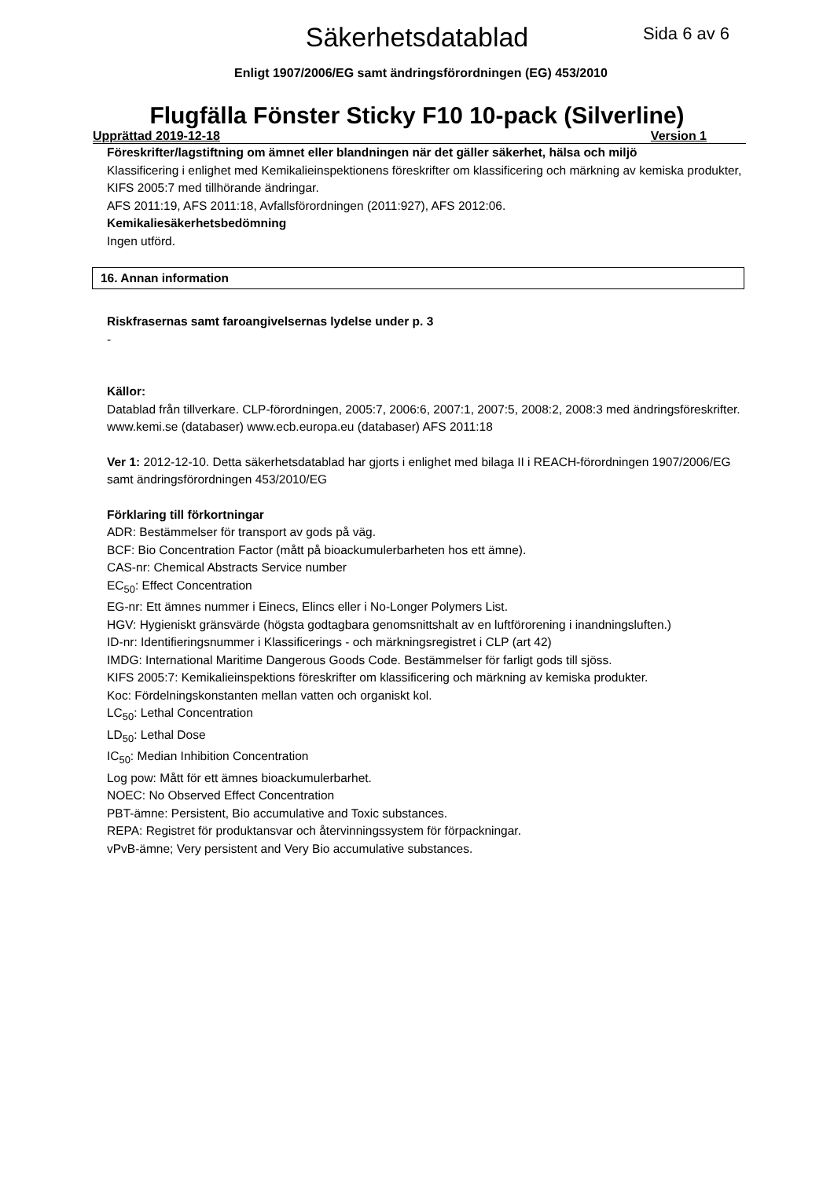Säkerhetsdatablad Sida 6 av 6
Enligt 1907/2006/EG samt ändringsförordningen (EG) 453/2010
Flugfälla Fönster Sticky F10 10-pack (Silverline)
Upprättad 2019-12-18 Version 1
Föreskrifter/lagstiftning om ämnet eller blandningen när det gäller säkerhet, hälsa och miljö
Klassificering i enlighet med Kemikalieinspektionens föreskrifter om klassificering och märkning av kemiska produkter, KIFS 2005:7 med tillhörande ändringar.
AFS 2011:19, AFS 2011:18, Avfallsförordningen (2011:927), AFS 2012:06.
Kemikaliesäkerhetsbedömning
Ingen utförd.
16. Annan information
Riskfrasernas samt faroangivelsernas lydelse under p. 3
-
Källor:
Datablad från tillverkare. CLP-förordningen, 2005:7, 2006:6, 2007:1, 2007:5, 2008:2, 2008:3 med ändringsföreskrifter.
www.kemi.se (databaser) www.ecb.europa.eu (databaser) AFS 2011:18
Ver 1: 2012-12-10. Detta säkerhetsdatablad har gjorts i enlighet med bilaga II i REACH-förordningen 1907/2006/EG samt ändringsförordningen 453/2010/EG
Förklaring till förkortningar
ADR: Bestämmelser för transport av gods på väg.
BCF: Bio Concentration Factor (mått på bioackumulerbarheten hos ett ämne).
CAS-nr: Chemical Abstracts Service number
EC<sub>50</sub>: Effect Concentration
EG-nr: Ett ämnes nummer i Einecs, Elincs eller i No-Longer Polymers List.
HGV: Hygieniskt gränsvärde (högsta godtagbara genomsnittshalt av en luftförorening i inandningsluften.)
ID-nr: Identifieringsnummer i Klassificerings - och märkningsregistret i CLP (art 42)
IMDG: International Maritime Dangerous Goods Code. Bestämmelser för farligt gods till sjöss.
KIFS 2005:7: Kemikalieinspektions föreskrifter om klassificering och märkning av kemiska produkter.
Koc: Fördelningskonstanten mellan vatten och organiskt kol.
LC<sub>50</sub>: Lethal Concentration
LD<sub>50</sub>: Lethal Dose
IC<sub>50</sub>: Median Inhibition Concentration
Log pow: Mått för ett ämnes bioackumulerbarhet.
NOEC: No Observed Effect Concentration
PBT-ämne: Persistent, Bio accumulative and Toxic substances.
REPA: Registret för produktansvar och återvinningssystem för förpackningar.
vPvB-ämne; Very persistent and Very Bio accumulative substances.